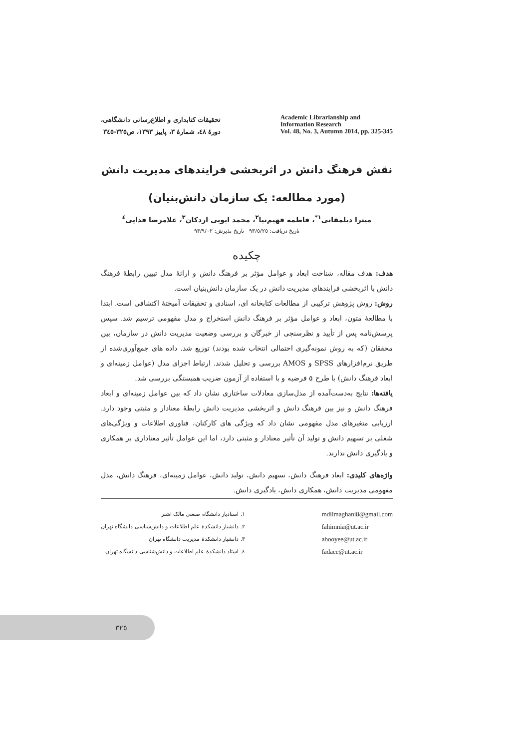تحقیقات کتابداری و اطلاع‌رسانی دانشگاهی،
دورهٔ ٤٨، شمارهٔ ٣، پاییز ١٣٩٣، ص٣٢٥-٣٤٥
Academic Librarianship and
Information Research
Vol. 48, No. 3, Autumn 2014, pp. 325-345
نقش فرهنگ دانش در اثربخشی فرایندهای مدیریت دانش
(مورد مطالعه: یک سازمان دانش‌بنیان)
میترا دیلمقانی<sup>١*</sup>، فاطمه فهیم‌نیا<sup>٢</sup>، محمد ابویی اردکان<sup>٣</sup>، غلامرضا فدایی<sup>٤</sup>
تاریخ دریافت: ٩٣/٥/٢٥ تاریخ پذیرش: ٩٣/٩/٠٢
چکیده
هدف: هدف مقاله، شناخت ابعاد و عوامل مؤثر بر فرهنگ دانش و ارائهٔ مدل تبیین رابطهٔ فرهنگ دانش با اثربخشی فرایندهای مدیریت دانش در یک سازمان دانش‌بنیان است.
روش: روش پژوهش ترکیبی از مطالعات کتابخانه ای، اسنادی و تحقیقات آمیختهٔ اکتشافی است. ابتدا با مطالعهٔ متون، ابعاد و عوامل مؤثر بر فرهنگ دانش استخراج و مدل مفهومی ترسیم شد. سپس پرسش‌نامه پس از تأیید و نظرسنجی از خبرگان و بررسی وضعیت مدیریت دانش در سازمان، بین محققان (که به روش نمونه‌گیری احتمالی انتخاب شده بودند) توزیع شد. داده های جمع‌آوری‌شده از طریق نرم‌افزارهای SPSS و AMOS بررسی و تحلیل شدند. ارتباط اجزای مدل (عوامل زمینه‌ای و ابعاد فرهنگ دانش) با طرح ٥ فرضیه و با استفاده از آزمون ضریب همبستگی بررسی شد.
یافته‌ها: نتایج به‌دست‌آمده از مدل‌سازی معادلات ساختاری نشان داد که بین عوامل زمینه‌ای و ابعاد فرهنگ دانش و نیز بین فرهنگ دانش و اثربخشی مدیریت دانش رابطهٔ معنادار و مثبتی وجود دارد. ارزیابی متغیرهای مدل مفهومی نشان داد که ویژگی های کارکنان، فناوری اطلاعات و ویژگی‌های شغلی بر تسهیم دانش و تولید آن تأثیر معنادار و مثبتی دارد، اما این عوامل تأثیر معناداری بر همکاری و یادگیری دانش ندارند.
واژه‌های کلیدی: ابعاد فرهنگ دانش، تسهیم دانش، تولید دانش، عوامل زمینه‌ای، فرهنگ دانش، مدل مفهومی مدیریت دانش، همکاری دانش، یادگیری دانش.
١. استادیار دانشگاه صنعتی مالک اشتر
٢. دانشیار دانشکدهٔ علم اطلاعات و دانش‌شناسی دانشگاه تهران
٣. دانشیار دانشکدهٔ مدیریت دانشگاه تهران
٤. استاد دانشکدهٔ علم اطلاعات و دانش‌شناسی دانشگاه تهران
mdilmaghani8@gmail.com
fahimnia@ut.ac.ir
abooyee@ut.ac.ir
fadaee@ut.ac.ir
٣٢٥